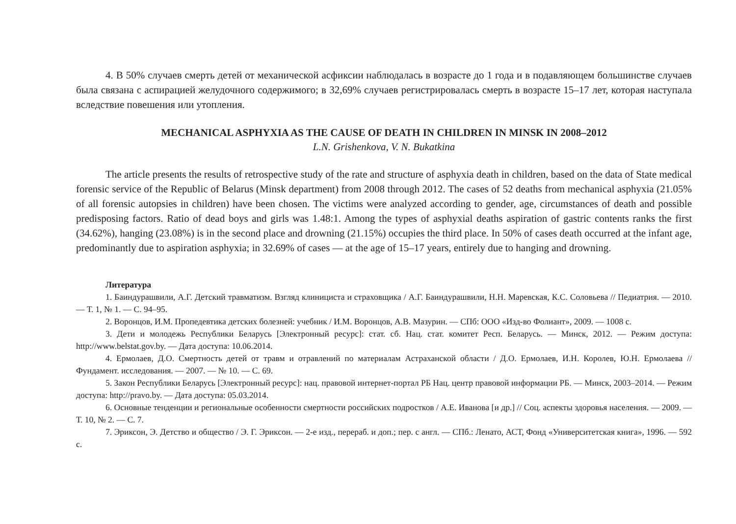4. В 50% случаев смерть детей от механической асфиксии наблюдалась в возрасте до 1 года и в подавляющем большинстве случаев была связана с аспирацией желудочного содержимого; в 32,69% случаев регистрировалась смерть в возрасте 15–17 лет, которая наступала вследствие повешения или утопления.
MECHANICAL ASPHYXIA AS THE CAUSE OF DEATH IN CHILDREN IN MINSK IN 2008–2012
L.N. Grishenkova, V. N. Bukatkina
The article presents the results of retrospective study of the rate and structure of asphyxia death in children, based on the data of State medical forensic service of the Republic of Belarus (Minsk department) from 2008 through 2012. The cases of 52 deaths from mechanical asphyxia (21.05% of all forensic autopsies in children) have been chosen. The victims were analyzed according to gender, age, circumstances of death and possible predisposing factors. Ratio of dead boys and girls was 1.48:1. Among the types of asphyxial deaths aspiration of gastric contents ranks the first (34.62%), hanging (23.08%) is in the second place and drowning (21.15%) occupies the third place. In 50% of cases death occurred at the infant age, predominantly due to aspiration asphyxia; in 32.69% of cases — at the age of 15–17 years, entirely due to hanging and drowning.
Литература
1. Баиндурашвили, А.Г. Детский травматизм. Взгляд клинициста и страховщика / А.Г. Баиндурашвили, Н.Н. Маревская, К.С. Соловьева // Педиатрия. — 2010. — Т. 1, № 1. — С. 94–95.
2. Воронцов, И.М. Пропедевтика детских болезней: учебник / И.М. Воронцов, А.В. Мазурин. — СПб: ООО «Изд-во Фолиант», 2009. — 1008 с.
3. Дети и молодежь Республики Беларусь [Электронный ресурс]: стат. сб. Нац. стат. комитет Респ. Беларусь. — Минск, 2012. — Режим доступа: http://www.belstat.gov.by. — Дата доступа: 10.06.2014.
4. Ермолаев, Д.О. Смертность детей от травм и отравлений по материалам Астраханской области / Д.О. Ермолаев, И.Н. Королев, Ю.Н. Ермолаева // Фундамент. исследования. — 2007. — № 10. — С. 69.
5. Закон Республики Беларусь [Электронный ресурс]: нац. правовой интернет-портал РБ Нац. центр правовой информации РБ. — Минск, 2003–2014. — Режим доступа: http://pravo.by. — Дата доступа: 05.03.2014.
6. Основные тенденции и региональные особенности смертности российских подростков / А.Е. Иванова [и др.] // Соц. аспекты здоровья населения. — 2009. — Т. 10, № 2. — С. 7.
7. Эриксон, Э. Детство и общество / Э. Г. Эриксон. — 2-е изд., перераб. и доп.; пер. с англ. — СПб.: Ленато, АСТ, Фонд «Университетская книга», 1996. — 592 с.